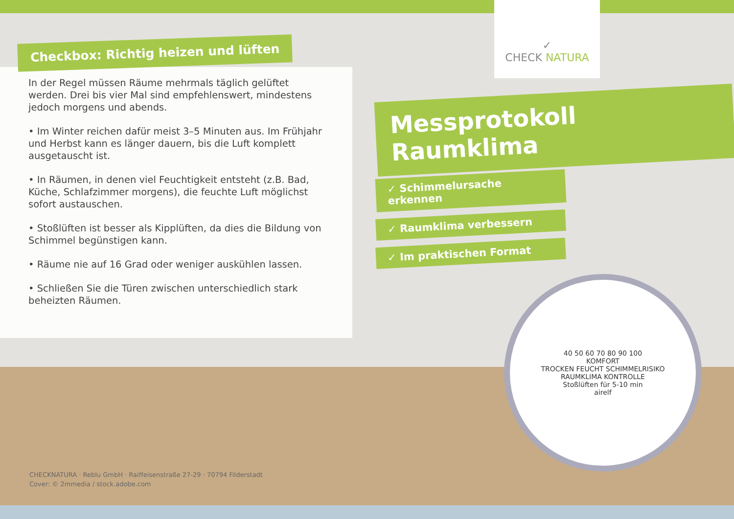Checkbox: Richtig heizen und lüften
In der Regel müssen Räume mehrmals täglich gelüftet werden. Drei bis vier Mal sind empfehlenswert, mindestens jedoch morgens und abends.
• Im Winter reichen dafür meist 3–5 Minuten aus. Im Frühjahr und Herbst kann es länger dauern, bis die Luft komplett ausgetauscht ist.
• In Räumen, in denen viel Feuchtigkeit entsteht (z.B. Bad, Küche, Schlafzimmer morgens), die feuchte Luft möglichst sofort austauschen.
• Stoßlüften ist besser als Kipplüften, da dies die Bildung von Schimmel begünstigen kann.
• Räume nie auf 16 Grad oder weniger auskühlen lassen.
• Schließen Sie die Türen zwischen unterschiedlich stark beheizten Räumen.
CHECKNATURA · Reblu GmbH · Raiffeisenstraße 27-29 · 70794 Filderstadt
Cover: © 2mmedia / stock.adobe.com
✓
CHECK NATURA
Messprotokoll Raumklima
✓ Schimmelursache erkennen
✓ Raumklima verbessern
✓ Im praktischen Format
40 50 60 70 80 90 100
KOMFORT
TROCKEN FEUCHT SCHIMMELRISIKO
RAUMKLIMA KONTROLLE
Stoßlüften für 5-10 min
airelf